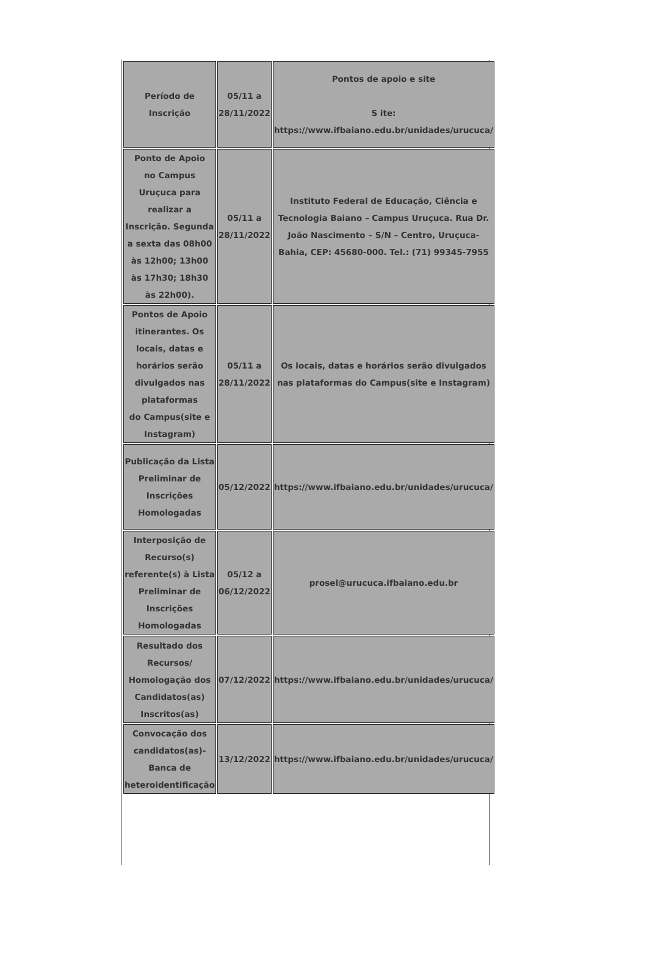| Período de Inscrição | 05/11 a 28/11/2022 | Pontos de apoio e site S ite: https://www.ifbaiano.edu.br/unidades/urucuca/ |
| Ponto de Apoio no Campus Uruçuca para realizar a Inscrição. Segunda a sexta das 08h00 às 12h00; 13h00 às 17h30; 18h30 às 22h00). | 05/11 a 28/11/2022 | Instituto Federal de Educação, Ciência e Tecnologia Baiano – Campus Uruçuca. Rua Dr. João Nascimento – S/N – Centro, Uruçuca-Bahia, CEP: 45680-000. Tel.: (71) 99345-7955 |
| Pontos de Apoio itinerantes. Os locais, datas e horários serão divulgados nas plataformas do Campus(site e Instagram) | 05/11 a 28/11/2022 | Os locais, datas e horários serão divulgados nas plataformas do Campus(site e Instagram) |
| Publicação da Lista Preliminar de Inscrições Homologadas | 05/12/2022 | https://www.ifbaiano.edu.br/unidades/urucuca/ |
| Interposição de Recurso(s) referente(s) à Lista Preliminar de Inscrições Homologadas | 05/12 a 06/12/2022 | prosel@urucuca.ifbaiano.edu.br |
| Resultado dos Recursos/ Homologação dos Candidatos(as) Inscritos(as) | 07/12/2022 | https://www.ifbaiano.edu.br/unidades/urucuca/ |
| Convocação dos candidatos(as)- Banca de heteroidentificação | 13/12/2022 | https://www.ifbaiano.edu.br/unidades/urucuca/ |